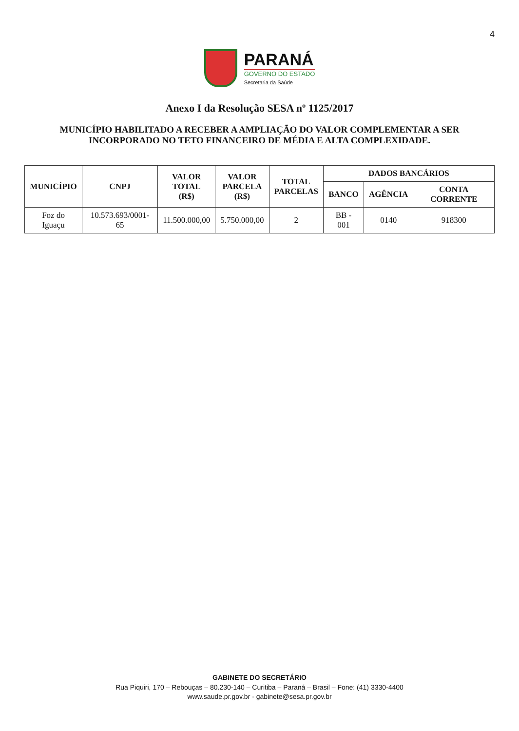4
PARANÁ GOVERNO DO ESTADO Secretaria da Saúde
Anexo I da Resolução SESA nº 1125/2017
MUNICÍPIO HABILITADO A RECEBER A AMPLIAÇÃO DO VALOR COMPLEMENTAR A SER INCORPORADO NO TETO FINANCEIRO DE MÉDIA E ALTA COMPLEXIDADE.
| MUNICÍPIO | CNPJ | VALOR TOTAL (R$) | VALOR PARCELA (R$) | TOTAL PARCELAS | DADOS BANCÁRIOS | | |
| --- | --- | --- | --- | --- | --- | --- | --- |
| | | | | | BANCO | AGÊNCIA | CONTA CORRENTE |
| Foz do Iguaçu | 10.573.693/0001-65 | 11.500.000,00 | 5.750.000,00 | 2 | BB - 001 | 0140 | 918300 |
GABINETE DO SECRETÁRIO
Rua Piquiri, 170 – Rebouças – 80.230-140 – Curitiba – Paraná – Brasil – Fone: (41) 3330-4400
www.saude.pr.gov.br - gabinete@sesa.pr.gov.br